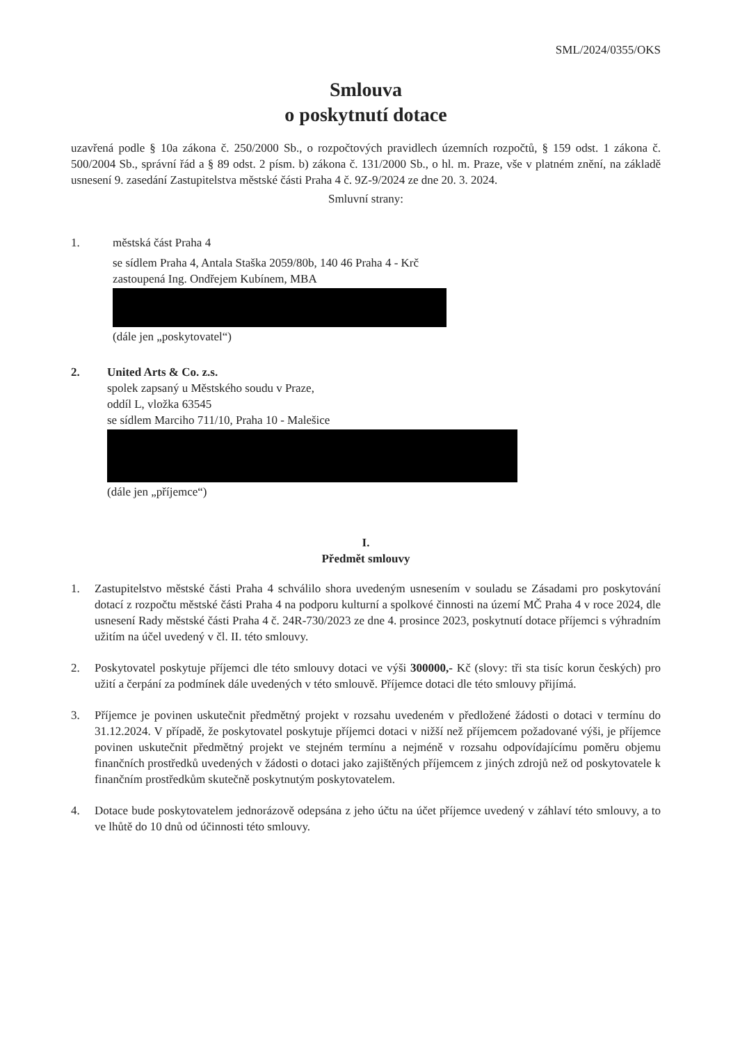SML/2024/0355/OKS
Smlouva
o poskytnutí dotace
uzavřená podle § 10a zákona č. 250/2000 Sb., o rozpočtových pravidlech územních rozpočtů, § 159 odst. 1 zákona č. 500/2004 Sb., správní řád a § 89 odst. 2 písm. b) zákona č. 131/2000 Sb., o hl. m. Praze, vše v platném znění, na základě usnesení 9. zasedání Zastupitelstva městské části Praha 4 č. 9Z-9/2024 ze dne 20. 3. 2024.
Smluvní strany:
1. městská část Praha 4
se sídlem Praha 4, Antala Staška 2059/80b, 140 46 Praha 4 - Krč
zastoupená Ing. Ondřejem Kubínem, MBA
(dále jen „poskytovatel“)
2. United Arts & Co. z.s.
spolek zapsaný u Městského soudu v Praze,
oddíl L, vložka 63545
se sídlem Marciho 711/10, Praha 10 - Malešice
(dále jen „příjemce“)
I.
Předmět smlouvy
1. Zastupitelstvo městské části Praha 4 schválilo shora uvedeným usnesením v souladu se Zásadami pro poskytování dotací z rozpočtu městské části Praha 4 na podporu kulturní a spolkové činnosti na území MČ Praha 4 v roce 2024, dle usnesení Rady městské části Praha 4 č. 24R-730/2023 ze dne 4. prosince 2023, poskytnutí dotace příjemci s výhradním užitím na účel uvedený v čl. II. této smlouvy.
2. Poskytovatel poskytuje příjemci dle této smlouvy dotaci ve výši 300000,- Kč (slovy: tři sta tisíc korun českých) pro užití a čerpání za podmínek dále uvedených v této smlouvě. Příjemce dotaci dle této smlouvy přijímá.
3. Příjemce je povinen uskutečnit předmětný projekt v rozsahu uvedeném v předložené žádosti o dotaci v termínu do 31.12.2024. V případě, že poskytovatel poskytuje příjemci dotaci v nižší než příjemcem požadované výši, je příjemce povinen uskutečnit předmětný projekt ve stejném termínu a nejméně v rozsahu odpovídajícímu poměru objemu finančních prostředků uvedených v žádosti o dotaci jako zajištěných příjemcem z jiných zdrojů než od poskytovatele k finančním prostředkům skutečně poskytnutým poskytovatelem.
4. Dotace bude poskytovatelem jednorázově odepsána z jeho účtu na účet příjemce uvedený v záhlaví této smlouvy, a to ve lhůtě do 10 dnů od účinnosti této smlouvy.